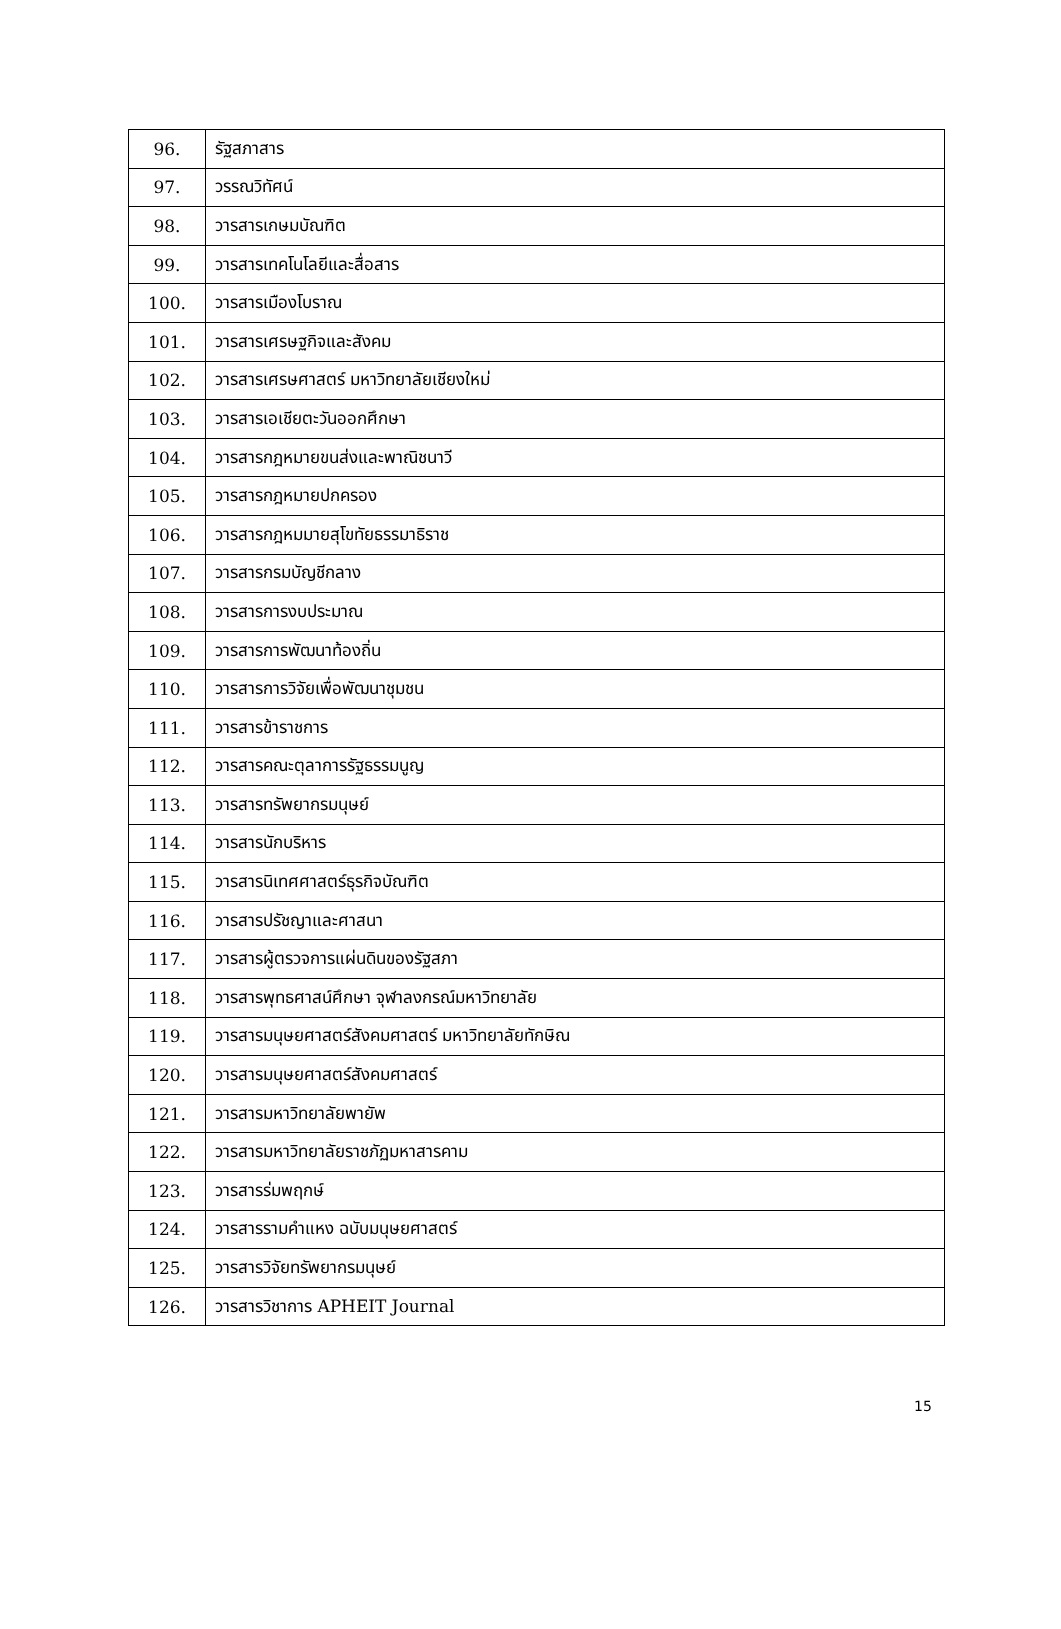| 96. | รัฐสภาสาร |
| 97. | วรรณวิทัศน์ |
| 98. | วารสารเกษมบัณฑิต |
| 99. | วารสารเทคโนโลยีและสื่อสาร |
| 100. | วารสารเมืองโบราณ |
| 101. | วารสารเศรษฐกิจและสังคม |
| 102. | วารสารเศรษศาสตร์ มหาวิทยาลัยเชียงใหม่ |
| 103. | วารสารเอเชียตะวันออกศึกษา |
| 104. | วารสารกฎหมายขนส่งและพาณิชนาวี |
| 105. | วารสารกฎหมายปกครอง |
| 106. | วารสารกฎหมมายสุโขทัยธรรมาธิราช |
| 107. | วารสารกรมบัญชีกลาง |
| 108. | วารสารการงบประมาณ |
| 109. | วารสารการพัฒนาท้องถิ่น |
| 110. | วารสารการวิจัยเพื่อพัฒนาชุมชน |
| 111. | วารสารข้าราชการ |
| 112. | วารสารคณะตุลาการรัฐธรรมนูญ |
| 113. | วารสารทรัพยากรมนุษย์ |
| 114. | วารสารนักบริหาร |
| 115. | วารสารนิเทศศาสตร์ธุรกิจบัณฑิต |
| 116. | วารสารปรัชญาและศาสนา |
| 117. | วารสารผู้ตรวจการแผ่นดินของรัฐสภา |
| 118. | วารสารพุทธศาสน์ศึกษา จุฬาลงกรณ์มหาวิทยาลัย |
| 119. | วารสารมนุษยศาสตร์สังคมศาสตร์ มหาวิทยาลัยทักษิณ |
| 120. | วารสารมนุษยศาสตร์สังคมศาสตร์ |
| 121. | วารสารมหาวิทยาลัยพายัพ |
| 122. | วารสารมหาวิทยาลัยราชภัฏมหาสารคาม |
| 123. | วารสารร่มพฤกษ์ |
| 124. | วารสารรามคำแหง ฉบับมนุษยศาสตร์ |
| 125. | วารสารวิจัยทรัพยากรมนุษย์ |
| 126. | วารสารวิชาการ APHEIT Journal |
15